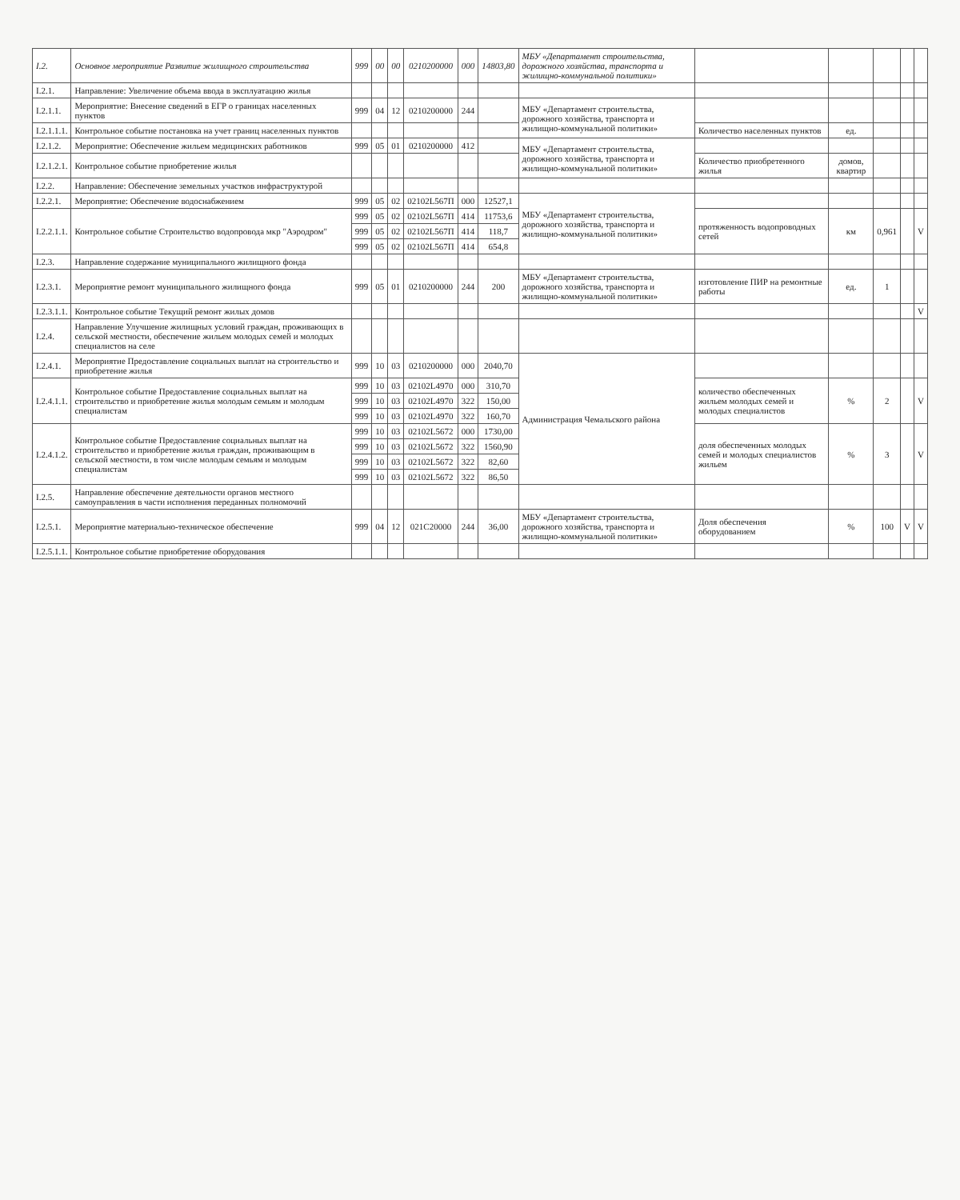| I.2. | Основное мероприятие Развитие жилищного строительства | 999 | 00 | 00 | 0210200000 | 000 | 14803,80 | МБУ «Департамент строительства, дорожного хозяйства, транспорта и жилищно-коммунальной политики» | | | | | |
| I.2.1. | Направление: Увеличение объема ввода в эксплуатацию жилья | | | | | | | | | | | | |
| I.2.1.1. | Мероприятие: Внесение сведений в ЕГР о границах населенных пунктов | 999 | 04 | 12 | 0210200000 | 244 | | МБУ «Департамент строительства, дорожного хозяйства, транспорта и жилищно-коммунальной политики» | | | | | |
| I.2.1.1.1. | Контрольное событие постановка на учет границ населенных пунктов | | | | | | | | Количество населенных пунктов | ед. | | | |
| I.2.1.2. | Мероприятие: Обеспечение жильем медицинских работников | 999 | 05 | 01 | 0210200000 | 412 | | МБУ «Департамент строительства, дорожного хозяйства, транспорта и жилищно-коммунальной политики» | | | | | |
| I.2.1.2.1. | Контрольное событие приобретение жилья | | | | | | | | Количество приобретенного жилья | домов, квартир | | | |
| I.2.2. | Направление: Обеспечение земельных участков инфраструктурой | | | | | | | | | | | | |
| I.2.2.1. | Мероприятие: Обеспечение водоснабжением | 999 | 05 | 02 | 02102L567П | 000 | 12527,1 | МБУ «Департамент строительства, дорожного хозяйства, транспорта и жилищно-коммунальной политики» | | | | | |
| I.2.2.1.1. | Контрольное событие Строительство водопровода мкр "Аэродром" | 999 | 05 | 02 | 02102L567П | 414 | 11753,6 | | протяженность водопроводных сетей | км | 0,961 | | V |
| | | 999 | 05 | 02 | 02102L567П | 414 | 118,7 | | | | | | |
| | | 999 | 05 | 02 | 02102L567П | 414 | 654,8 | | | | | | |
| I.2.3. | Направление содержание муниципального жилищного фонда | | | | | | | | | | | | |
| I.2.3.1. | Мероприятие ремонт муниципального жилищного фонда | 999 | 05 | 01 | 0210200000 | 244 | 200 | МБУ «Департамент строительства, дорожного хозяйства, транспорта и жилищно-коммунальной политики» | изготовление ПИР на ремонтные работы | ед. | 1 | | |
| I.2.3.1.1. | Контрольное событие Текущий ремонт жилых домов | | | | | | | | | | | | V |
| I.2.4. | Направление Улучшение жилищных условий граждан, проживающих в сельской местности, обеспечение жильем молодых семей и молодых специалистов на селе | | | | | | | | | | | | |
| I.2.4.1. | Мероприятие Предоставление социальных выплат на строительство и приобретение жилья | 999 | 10 | 03 | 0210200000 | 000 | 2040,70 | Администрация Чемальского района | | | | | |
| I.2.4.1.1. | Контрольное событие Предоставление социальных выплат на строительство и приобретение жилья молодым семьям и молодым специалистам | 999 | 10 | 03 | 02102L4970 | 000 | 310,70 | | количество обеспеченных жильем молодых семей и молодых специалистов | % | 2 | | V |
| | | 999 | 10 | 03 | 02102L4970 | 322 | 150,00 | | | | | | |
| | | 999 | 10 | 03 | 02102L4970 | 322 | 160,70 | | | | | | |
| I.2.4.1.2. | Контрольное событие Предоставление социальных выплат на строительство и приобретение жилья граждан, проживающим в сельской местности, в том числе молодым семьям и молодым специалистам | 999 | 10 | 03 | 02102L5672 | 000 | 1730,00 | | доля обеспеченных молодых семей и молодых специалистов жильем | % | 3 | | V |
| | | 999 | 10 | 03 | 02102L5672 | 322 | 1560,90 | | | | | | |
| | | 999 | 10 | 03 | 02102L5672 | 322 | 82,60 | | | | | | |
| | | 999 | 10 | 03 | 02102L5672 | 322 | 86,50 | | | | | | |
| I.2.5. | Направление обеспечение деятельности органов местного самоуправления в части исполнения переданных полномочий | | | | | | | | | | | | |
| I.2.5.1. | Мероприятие материально-техническое обеспечение | 999 | 04 | 12 | 021С20000 | 244 | 36,00 | МБУ «Департамент строительства, дорожного хозяйства, транспорта и жилищно-коммунальной политики» | Доля обеспечения оборудованием | % | 100 | V | V |
| I.2.5.1.1. | Контрольное событие приобретение оборудования | | | | | | | | | | | | |